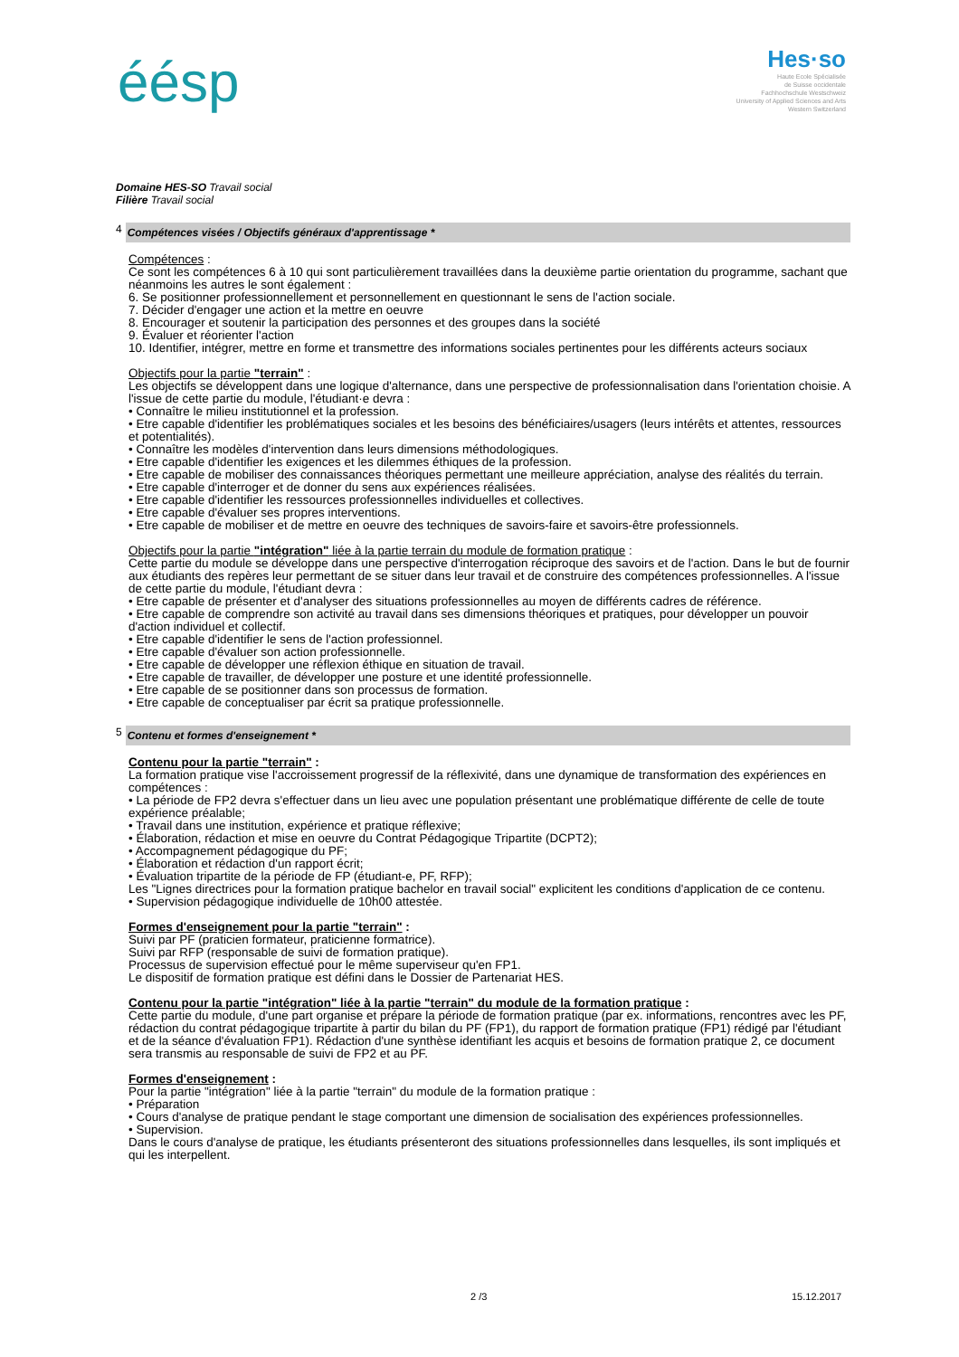éésp
Hes·so
Haute Ecole Spécialisée
de Suisse occidentale
Fachhochschule Westschweiz
University of Applied Sciences and Arts
Western Switzerland
Domaine HES-SO Travail social
Filière Travail social
4 Compétences visées / Objectifs généraux d'apprentissage *
Compétences :
Ce sont les compétences 6 à 10 qui sont particulièrement travaillées dans la deuxième partie orientation du programme, sachant que néanmoins les autres le sont également :
6. Se positionner professionnellement et personnellement en questionnant le sens de l'action sociale.
7. Décider d'engager une action et la mettre en oeuvre
8. Encourager et soutenir la participation des personnes et des groupes dans la société
9. Évaluer et réorienter l'action
10. Identifier, intégrer, mettre en forme et transmettre des informations sociales pertinentes pour les différents acteurs sociaux
Objectifs pour la partie "terrain" :
Les objectifs se développent dans une logique d'alternance, dans une perspective de professionnalisation dans l'orientation choisie. A l'issue de cette partie du module, l'étudiant·e devra :
• Connaître le milieu institutionnel et la profession.
• Etre capable d'identifier les problématiques sociales et les besoins des bénéficiaires/usagers (leurs intérêts et attentes, ressources et potentialités).
• Connaître les modèles d'intervention dans leurs dimensions méthodologiques.
• Etre capable d'identifier les exigences et les dilemmes éthiques de la profession.
• Etre capable de mobiliser des connaissances théoriques permettant une meilleure appréciation, analyse des réalités du terrain.
• Etre capable d'interroger et de donner du sens aux expériences réalisées.
• Etre capable d'identifier les ressources professionnelles individuelles et collectives.
• Etre capable d'évaluer ses propres interventions.
• Etre capable de mobiliser et de mettre en oeuvre des techniques de savoirs-faire et savoirs-être professionnels.
Objectifs pour la partie "intégration" liée à la partie terrain du module de formation pratique :
Cette partie du module se développe dans une perspective d'interrogation réciproque des savoirs et de l'action. Dans le but de fournir aux étudiants des repères leur permettant de se situer dans leur travail et de construire des compétences professionnelles. A l'issue de cette partie du module, l'étudiant devra :
• Etre capable de présenter et d'analyser des situations professionnelles au moyen de différents cadres de référence.
• Etre capable de comprendre son activité au travail dans ses dimensions théoriques et pratiques, pour développer un pouvoir d'action individuel et collectif.
• Etre capable d'identifier le sens de l'action professionnel.
• Etre capable d'évaluer son action professionnelle.
• Etre capable de développer une réflexion éthique en situation de travail.
• Etre capable de travailler, de développer une posture et une identité professionnelle.
• Etre capable de se positionner dans son processus de formation.
• Etre capable de conceptualiser par écrit sa pratique professionnelle.
5 Contenu et formes d'enseignement *
Contenu pour la partie "terrain" :
La formation pratique vise l'accroissement progressif de la réflexivité, dans une dynamique de transformation des expériences en compétences :
• La période de FP2 devra s'effectuer dans un lieu avec une population présentant une problématique différente de celle de toute expérience préalable;
• Travail dans une institution, expérience et pratique réflexive;
• Élaboration, rédaction et mise en oeuvre du Contrat Pédagogique Tripartite (DCPT2);
• Accompagnement pédagogique du PF;
• Élaboration et rédaction d'un rapport écrit;
• Évaluation tripartite de la période de FP (étudiant-e, PF, RFP);
Les "Lignes directrices pour la formation pratique bachelor en travail social" explicitent les conditions d'application de ce contenu.
• Supervision pédagogique individuelle de 10h00 attestée.
Formes d'enseignement pour la partie "terrain" :
Suivi par PF (praticien formateur, praticienne formatrice).
Suivi par RFP (responsable de suivi de formation pratique).
Processus de supervision effectué pour le même superviseur qu'en FP1.
Le dispositif de formation pratique est défini dans le Dossier de Partenariat HES.
Contenu pour la partie "intégration" liée à la partie "terrain" du module de la formation pratique :
Cette partie du module, d'une part organise et prépare la période de formation pratique (par ex. informations, rencontres avec les PF, rédaction du contrat pédagogique tripartite à partir du bilan du PF (FP1), du rapport de formation pratique (FP1) rédigé par l'étudiant et de la séance d'évaluation FP1). Rédaction d'une synthèse identifiant les acquis et besoins de formation pratique 2, ce document sera transmis au responsable de suivi de FP2 et au PF.
Formes d'enseignement :
Pour la partie "intégration" liée à la partie "terrain" du module de la formation pratique :
• Préparation
• Cours d'analyse de pratique pendant le stage comportant une dimension de socialisation des expériences professionnelles.
• Supervision.
Dans le cours d'analyse de pratique, les étudiants présenteront des situations professionnelles dans lesquelles, ils sont impliqués et qui les interpellent.
2 /3 15.12.2017